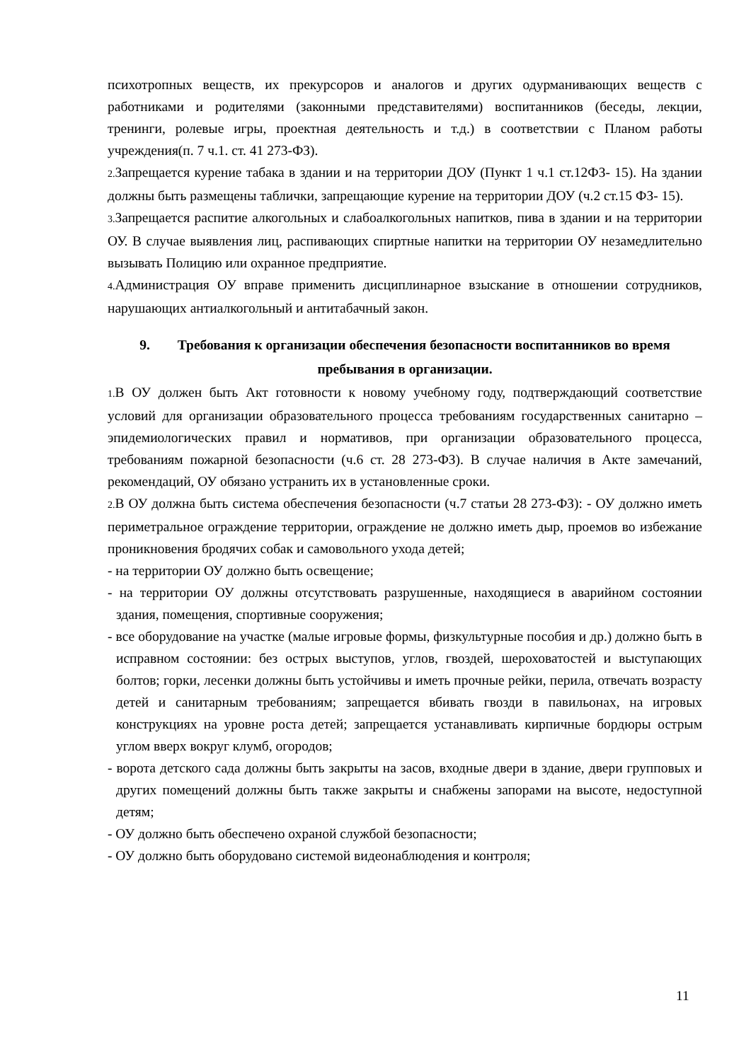психотропных веществ, их прекурсоров и аналогов и других одурманивающих веществ с работниками и родителями (законными представителями) воспитанников (беседы, лекции, тренинги, ролевые игры, проектная деятельность и т.д.) в соответствии с Планом работы учреждения(п. 7 ч.1. ст. 41 273-ФЗ).
2. Запрещается курение табака в здании и на территории ДОУ (Пункт 1 ч.1 ст.12ФЗ- 15). На здании должны быть размещены таблички, запрещающие курение на территории ДОУ (ч.2 ст.15 ФЗ- 15).
3. Запрещается распитие алкогольных и слабоалкогольных напитков, пива в здании и на территории ОУ. В случае выявления лиц, распивающих спиртные напитки на территории ОУ незамедлительно вызывать Полицию или охранное предприятие.
4. Администрация ОУ вправе применить дисциплинарное взыскание в отношении сотрудников, нарушающих антиалкогольный и антитабачный закон.
9. Требования к организации обеспечения безопасности воспитанников во время пребывания в организации.
1. В ОУ должен быть Акт готовности к новому учебному году, подтверждающий соответствие условий для организации образовательного процесса требованиям государственных санитарно – эпидемиологических правил и нормативов, при организации образовательного процесса, требованиям пожарной безопасности (ч.6 ст. 28 273-ФЗ). В случае наличия в Акте замечаний, рекомендаций, ОУ обязано устранить их в установленные сроки.
2. В ОУ должна быть система обеспечения безопасности (ч.7 статьи 28 273-ФЗ): - ОУ должно иметь периметральное ограждение территории, ограждение не должно иметь дыр, проемов во избежание проникновения бродячих собак и самовольного ухода детей;
- на территории ОУ должно быть освещение;
- на территории ОУ должны отсутствовать разрушенные, находящиеся в аварийном состоянии здания, помещения, спортивные сооружения;
- все оборудование на участке (малые игровые формы, физкультурные пособия и др.) должно быть в исправном состоянии: без острых выступов, углов, гвоздей, шероховатостей и выступающих болтов; горки, лесенки должны быть устойчивы и иметь прочные рейки, перила, отвечать возрасту детей и санитарным требованиям; запрещается вбивать гвозди в павильонах, на игровых конструкциях на уровне роста детей; запрещается устанавливать кирпичные бордюры острым углом вверх вокруг клумб, огородов;
- ворота детского сада должны быть закрыты на засов, входные двери в здание, двери групповых и других помещений должны быть также закрыты и снабжены запорами на высоте, недоступной детям;
- ОУ должно быть обеспечено охраной службой безопасности;
- ОУ должно быть оборудовано системой видеонаблюдения и контроля;
11